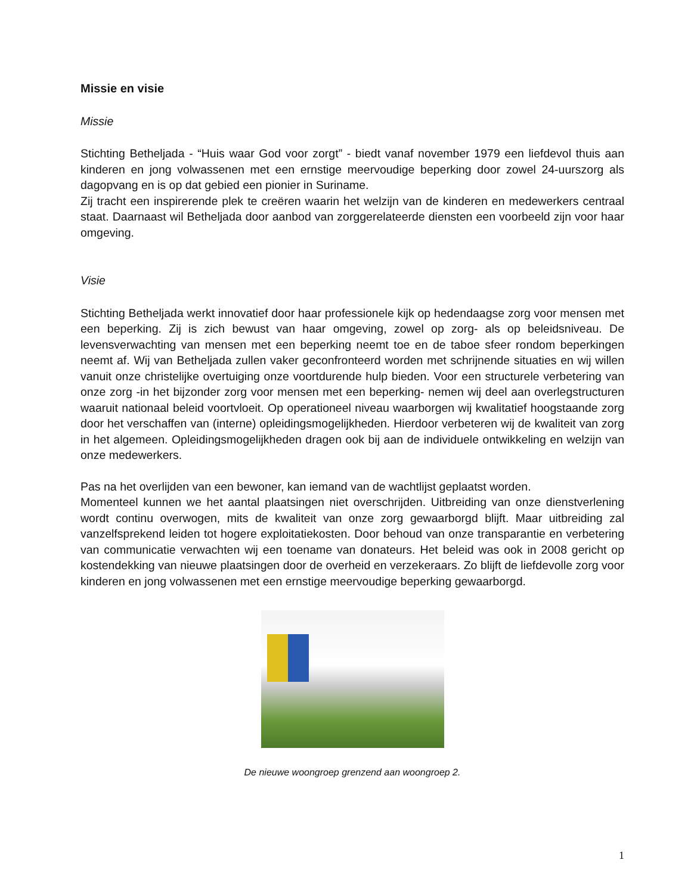Missie en visie
Missie
Stichting Betheljada - “Huis waar God voor zorgt” - biedt vanaf november 1979 een liefdevol thuis aan kinderen en jong volwassenen met een ernstige meervoudige beperking door zowel 24-uurszorg als dagopvang en is op dat gebied een pionier in Suriname.
Zij tracht een inspirerende plek te creëren waarin het welzijn van de kinderen en medewerkers centraal staat. Daarnaast wil Betheljada door aanbod van zorggerelateerde diensten een voorbeeld zijn voor haar omgeving.
Visie
Stichting Betheljada werkt innovatief door haar professionele kijk op hedendaagse zorg voor mensen met een beperking. Zij is zich bewust van haar omgeving, zowel op zorg- als op beleidsniveau. De levensverwachting van mensen met een beperking neemt toe en de taboe sfeer rondom beperkingen neemt af. Wij van Betheljada zullen vaker geconfronteerd worden met schrijnende situaties en wij willen vanuit onze christelijke overtuiging onze voortdurende hulp bieden. Voor een structurele verbetering van onze zorg -in het bijzonder zorg voor mensen met een beperking- nemen wij deel aan overlegstructuren waaruit nationaal beleid voortvloeit. Op operationeel niveau waarborgen wij kwalitatief hoogstaande zorg door het verschaffen van (interne) opleidingsmogelijkheden. Hierdoor verbeteren wij de kwaliteit van zorg in het algemeen. Opleidingsmogelijkheden dragen ook bij aan de individuele ontwikkeling en welzijn van onze medewerkers.
Pas na het overlijden van een bewoner, kan iemand van de wachtlijst geplaatst worden.
Momenteel kunnen we het aantal plaatsingen niet overschrijden. Uitbreiding van onze dienstverlening wordt continu overwogen, mits de kwaliteit van onze zorg gewaarborgd blijft. Maar uitbreiding zal vanzelfsprekend leiden tot hogere exploitatiekosten. Door behoud van onze transparantie en verbetering van communicatie verwachten wij een toename van donateurs. Het beleid was ook in 2008 gericht op kostendekking van nieuwe plaatsingen door de overheid en verzekeraars. Zo blijft de liefdevolle zorg voor kinderen en jong volwassenen met een ernstige meervoudige beperking gewaarborgd.
De nieuwe woongroep grenzend aan woongroep 2.
1